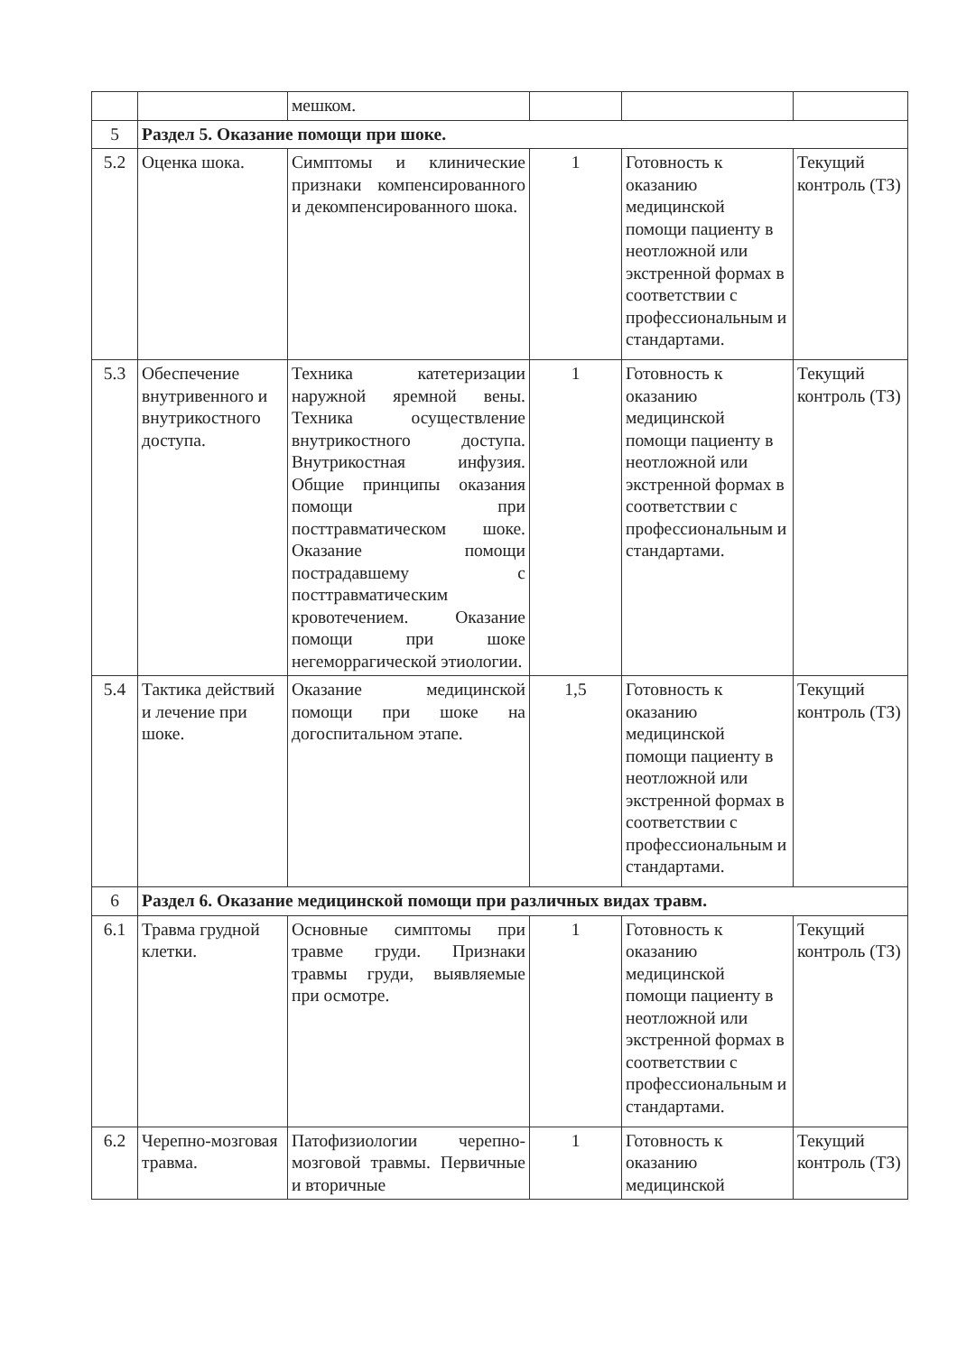| | | мешком. | | | |
| 5 | Раздел 5. Оказание помощи при шоке. | | | | |
| 5.2 | Оценка шока. | Симптомы и клинические признаки компенсированного и декомпенсированного шока. | 1 | Готовность к оказанию медицинской помощи пациенту в неотложной или экстренной формах в соответствии с профессиональным и стандартами. | Текущий контроль (ТЗ) |
| 5.3 | Обеспечение внутривенного и внутрикостного доступа. | Техника катетеризации наружной яремной вены. Техника осуществление внутрикостного доступа. Внутрикостная инфузия. Общие принципы оказания помощи при посттравматическом шоке. Оказание помощи пострадавшему с посттравматическим кровотечением. Оказание помощи при шоке негеморрагической этиологии. | 1 | Готовность к оказанию медицинской помощи пациенту в неотложной или экстренной формах в соответствии с профессиональным и стандартами. | Текущий контроль (ТЗ) |
| 5.4 | Тактика действий и лечение при шоке. | Оказание медицинской помощи при шоке на догоспитальном этапе. | 1,5 | Готовность к оказанию медицинской помощи пациенту в неотложной или экстренной формах в соответствии с профессиональным и стандартами. | Текущий контроль (ТЗ) |
| 6 | Раздел 6. Оказание медицинской помощи при различных видах травм. | | | | |
| 6.1 | Травма грудной клетки. | Основные симптомы при травме груди. Признаки травмы груди, выявляемые при осмотре. | 1 | Готовность к оказанию медицинской помощи пациенту в неотложной или экстренной формах в соответствии с профессиональным и стандартами. | Текущий контроль (ТЗ) |
| 6.2 | Черепно-мозговая травма. | Патофизиологии черепно-мозговой травмы. Первичные и вторичные | 1 | Готовность к оказанию медицинской | Текущий контроль (ТЗ) |